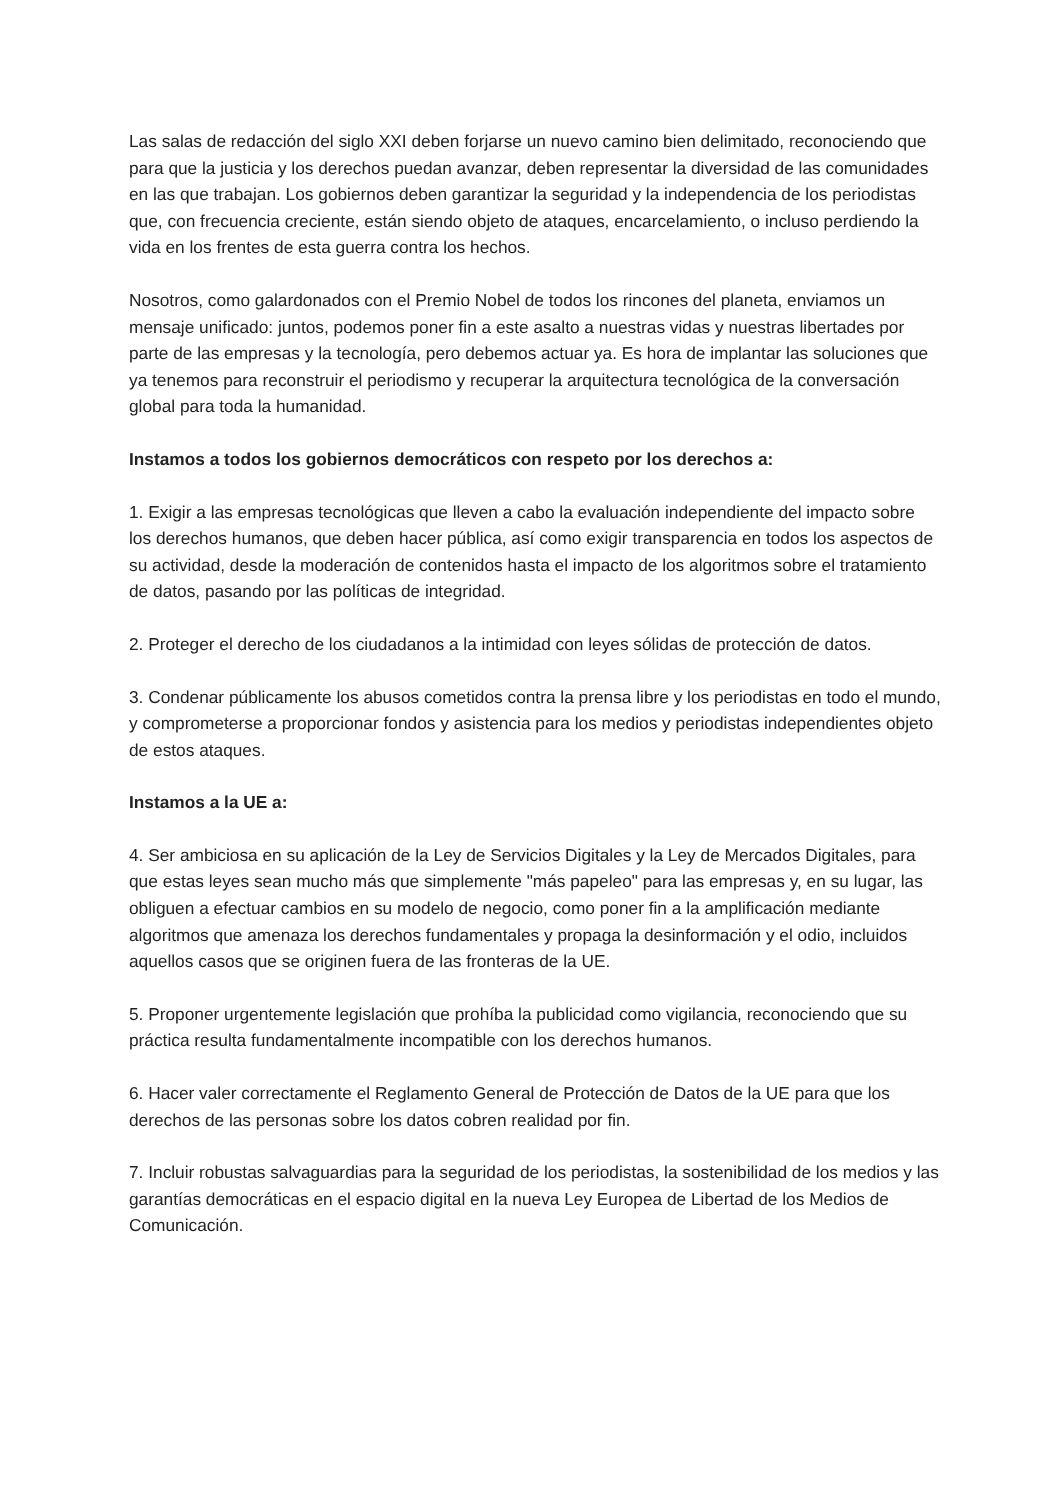Las salas de redacción del siglo XXI deben forjarse un nuevo camino bien delimitado, reconociendo que para que la justicia y los derechos puedan avanzar, deben representar la diversidad de las comunidades en las que trabajan. Los gobiernos deben garantizar la seguridad y la independencia de los periodistas que, con frecuencia creciente, están siendo objeto de ataques, encarcelamiento, o incluso perdiendo la vida en los frentes de esta guerra contra los hechos.
Nosotros, como galardonados con el Premio Nobel de todos los rincones del planeta, enviamos un mensaje unificado: juntos, podemos poner fin a este asalto a nuestras vidas y nuestras libertades por parte de las empresas y la tecnología, pero debemos actuar ya. Es hora de implantar las soluciones que ya tenemos para reconstruir el periodismo y recuperar la arquitectura tecnológica de la conversación global para toda la humanidad.
Instamos a todos los gobiernos democráticos con respeto por los derechos a:
1. Exigir a las empresas tecnológicas que lleven a cabo la evaluación independiente del impacto sobre los derechos humanos, que deben hacer pública, así como exigir transparencia en todos los aspectos de su actividad, desde la moderación de contenidos hasta el impacto de los algoritmos sobre el tratamiento de datos, pasando por las políticas de integridad.
2. Proteger el derecho de los ciudadanos a la intimidad con leyes sólidas de protección de datos.
3. Condenar públicamente los abusos cometidos contra la prensa libre y los periodistas en todo el mundo, y comprometerse a proporcionar fondos y asistencia para los medios y periodistas independientes objeto de estos ataques.
Instamos a la UE a:
4. Ser ambiciosa en su aplicación de la Ley de Servicios Digitales y la Ley de Mercados Digitales, para que estas leyes sean mucho más que simplemente "más papeleo" para las empresas y, en su lugar, las obliguen a efectuar cambios en su modelo de negocio, como poner fin a la amplificación mediante algoritmos que amenaza los derechos fundamentales y propaga la desinformación y el odio, incluidos aquellos casos que se originen fuera de las fronteras de la UE.
5. Proponer urgentemente legislación que prohíba la publicidad como vigilancia, reconociendo que su práctica resulta fundamentalmente incompatible con los derechos humanos.
6. Hacer valer correctamente el Reglamento General de Protección de Datos de la UE para que los derechos de las personas sobre los datos cobren realidad por fin.
7. Incluir robustas salvaguardias para la seguridad de los periodistas, la sostenibilidad de los medios y las garantías democráticas en el espacio digital en la nueva Ley Europea de Libertad de los Medios de Comunicación.